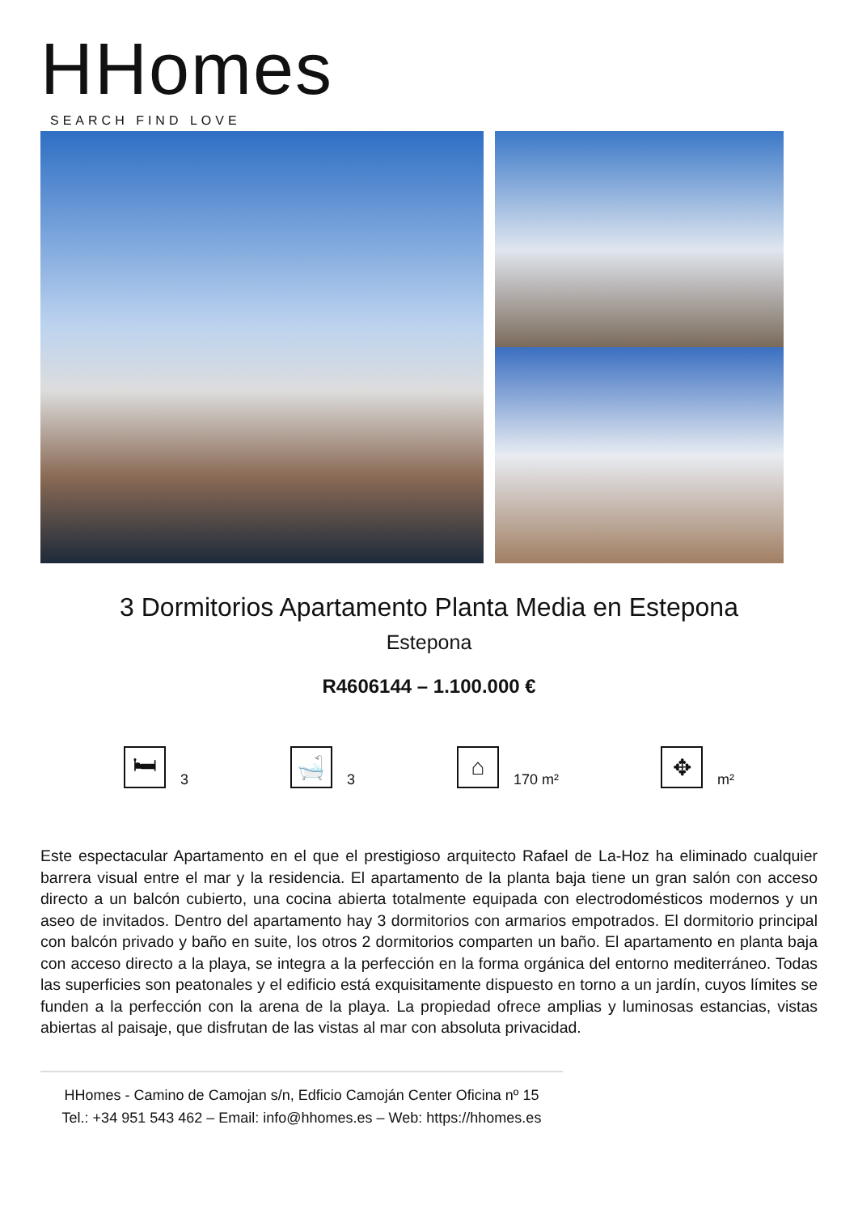HHomes
SEARCH FIND LOVE
3 Dormitorios Apartamento Planta Media en Estepona
Estepona
R4606144 – 1.100.000 €
🛏
3
🛁
3
⌂
170 m²
✥
m²
Este espectacular Apartamento en el que el prestigioso arquitecto Rafael de La-Hoz ha eliminado cualquier barrera visual entre el mar y la residencia. El apartamento de la planta baja tiene un gran salón con acceso directo a un balcón cubierto, una cocina abierta totalmente equipada con electrodomésticos modernos y un aseo de invitados. Dentro del apartamento hay 3 dormitorios con armarios empotrados. El dormitorio principal con balcón privado y baño en suite, los otros 2 dormitorios comparten un baño. El apartamento en planta baja con acceso directo a la playa, se integra a la perfección en la forma orgánica del entorno mediterráneo. Todas las superficies son peatonales y el edificio está exquisitamente dispuesto en torno a un jardín, cuyos límites se funden a la perfección con la arena de la playa. La propiedad ofrece amplias y luminosas estancias, vistas abiertas al paisaje, que disfrutan de las vistas al mar con absoluta privacidad.
HHomes - Camino de Camojan s/n, Edficio Camoján Center Oficina nº 15
Tel.: +34 951 543 462 – Email: info@hhomes.es – Web: https://hhomes.es